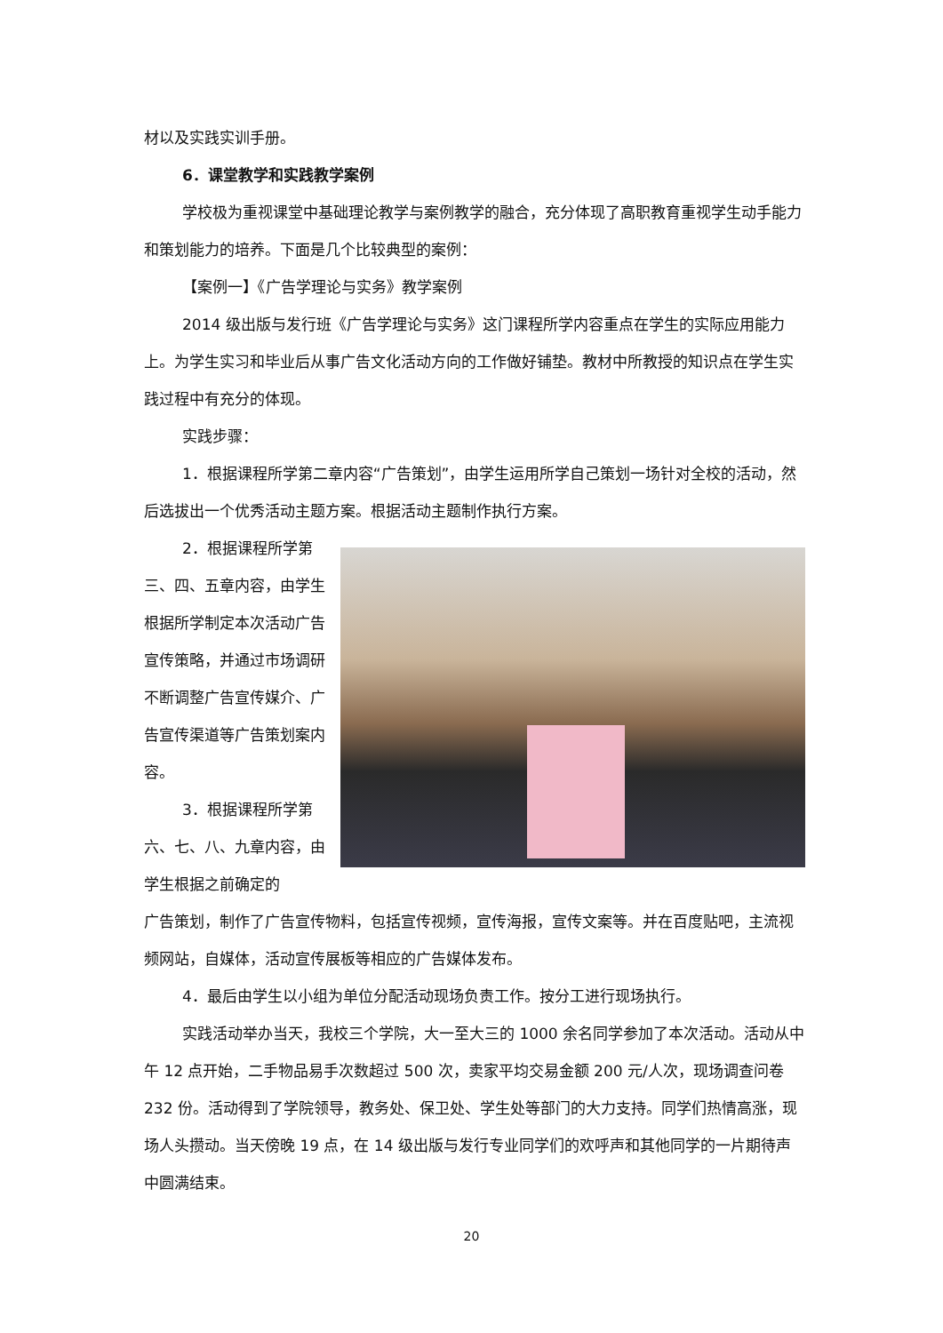材以及实践实训手册。
6．课堂教学和实践教学案例
学校极为重视课堂中基础理论教学与案例教学的融合，充分体现了高职教育重视学生动手能力和策划能力的培养。下面是几个比较典型的案例：
【案例一】《广告学理论与实务》教学案例
2014 级出版与发行班《广告学理论与实务》这门课程所学内容重点在学生的实际应用能力上。为学生实习和毕业后从事广告文化活动方向的工作做好铺垫。教材中所教授的知识点在学生实践过程中有充分的体现。
实践步骤：
1．根据课程所学第二章内容“广告策划”，由学生运用所学自己策划一场针对全校的活动，然后选拔出一个优秀活动主题方案。根据活动主题制作执行方案。
2．根据课程所学第三、四、五章内容，由学生根据所学制定本次活动广告宣传策略，并通过市场调研不断调整广告宣传媒介、广告宣传渠道等广告策划案内容。
3．根据课程所学第六、七、八、九章内容，由学生根据之前确定的
广告策划，制作了广告宣传物料，包括宣传视频，宣传海报，宣传文案等。并在百度贴吧，主流视频网站，自媒体，活动宣传展板等相应的广告媒体发布。
4．最后由学生以小组为单位分配活动现场负责工作。按分工进行现场执行。
实践活动举办当天，我校三个学院，大一至大三的 1000 余名同学参加了本次活动。活动从中午 12 点开始，二手物品易手次数超过 500 次，卖家平均交易金额 200 元/人次，现场调查问卷 232 份。活动得到了学院领导，教务处、保卫处、学生处等部门的大力支持。同学们热情高涨，现场人头攒动。当天傍晚 19 点，在 14 级出版与发行专业同学们的欢呼声和其他同学的一片期待声中圆满结束。
20